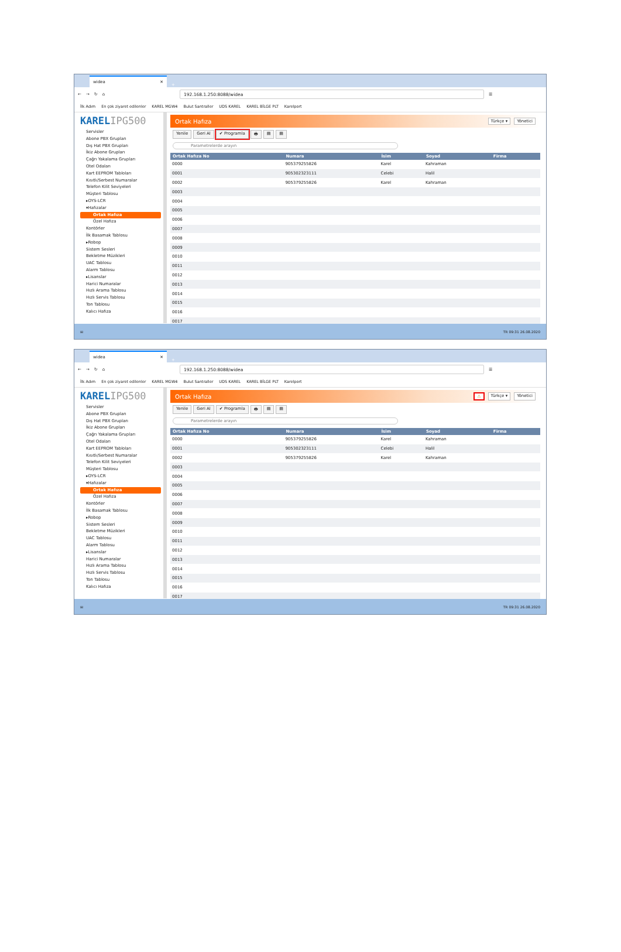widea ✕
+
← → ↻ ⌂
192.168.1.250:8088/widea
☰
İlk Adım En çok ziyaret edilenler KAREL MGW4 Bulut Santraller UDS KAREL KAREL BİLGE PLT Karelport
KARELIPG500
Servisler
Abone PBX Grupları
Dış Hat PBX Grupları
İkiz Abone Grupları
Çağrı Yakalama Grupları
Otel Odaları
Kart EEPROM Tabloları
Kısıtlı/Serbest Numaralar
Telefon Kilit Seviyeleri
Müşteri Tablosu
▸OYS-LCR
▾Hafızalar
Ortak Hafıza
Özel Hafıza
Kontörler
İlk Basamak Tablosu
▸Robop
Sistem Sesleri
Bekletme Müzikleri
UAC Tablosu
Alarm Tablosu
▸Lisanslar
Harici Numaralar
Hızlı Arama Tablosu
Hızlı Servis Tablosu
Ton Tablosu
Kalıcı Hafıza
Ortak Hafıza
Türkçe ▾ Yönetici
Yenile Geri Al ✔ Programla 🖶 ▤ ▤
Parametrelerde arayın
| Ortak Hafıza No | Numara | İsim | Soyad | Firma |
| --- | --- | --- | --- | --- |
| 0000 | 905379255826 | Karel | Kahraman | |
| 0001 | 905302323111 | Celebi | Halil | |
| 0002 | 905379255826 | Karel | Kahraman | |
| 0003 | | | | |
| 0004 | | | | |
| 0005 | | | | |
| 0006 | | | | |
| 0007 | | | | |
| 0008 | | | | |
| 0009 | | | | |
| 0010 | | | | |
| 0011 | | | | |
| 0012 | | | | |
| 0013 | | | | |
| 0014 | | | | |
| 0015 | | | | |
| 0016 | | | | |
| 0017 | | | | |
⊞ TR 09:31 26.08.2020
widea ✕
+
← → ↻ ⌂
192.168.1.250:8088/widea
☰
İlk Adım En çok ziyaret edilenler KAREL MGW4 Bulut Santraller UDS KAREL KAREL BİLGE PLT Karelport
KARELIPG500
Servisler
Abone PBX Grupları
Dış Hat PBX Grupları
İkiz Abone Grupları
Çağrı Yakalama Grupları
Otel Odaları
Kart EEPROM Tabloları
Kısıtlı/Serbest Numaralar
Telefon Kilit Seviyeleri
Müşteri Tablosu
▸OYS-LCR
▾Hafızalar
Ortak Hafıza
Özel Hafıza
Kontörler
İlk Basamak Tablosu
▸Robop
Sistem Sesleri
Bekletme Müzikleri
UAC Tablosu
Alarm Tablosu
▸Lisanslar
Harici Numaralar
Hızlı Arama Tablosu
Hızlı Servis Tablosu
Ton Tablosu
Kalıcı Hafıza
Ortak Hafıza
⚠ Türkçe ▾ Yönetici
Yenile Geri Al ✔ Programla 🖶 ▤ ▤
Parametrelerde arayın
| Ortak Hafıza No | Numara | İsim | Soyad | Firma |
| --- | --- | --- | --- | --- |
| 0000 | 905379255826 | Karel | Kahraman | |
| 0001 | 905302323111 | Celebi | Halil | |
| 0002 | 905379255826 | Karel | Kahraman | |
| 0003 | | | | |
| 0004 | | | | |
| 0005 | | | | |
| 0006 | | | | |
| 0007 | | | | |
| 0008 | | | | |
| 0009 | | | | |
| 0010 | | | | |
| 0011 | | | | |
| 0012 | | | | |
| 0013 | | | | |
| 0014 | | | | |
| 0015 | | | | |
| 0016 | | | | |
| 0017 | | | | |
⊞ TR 09:31 26.08.2020